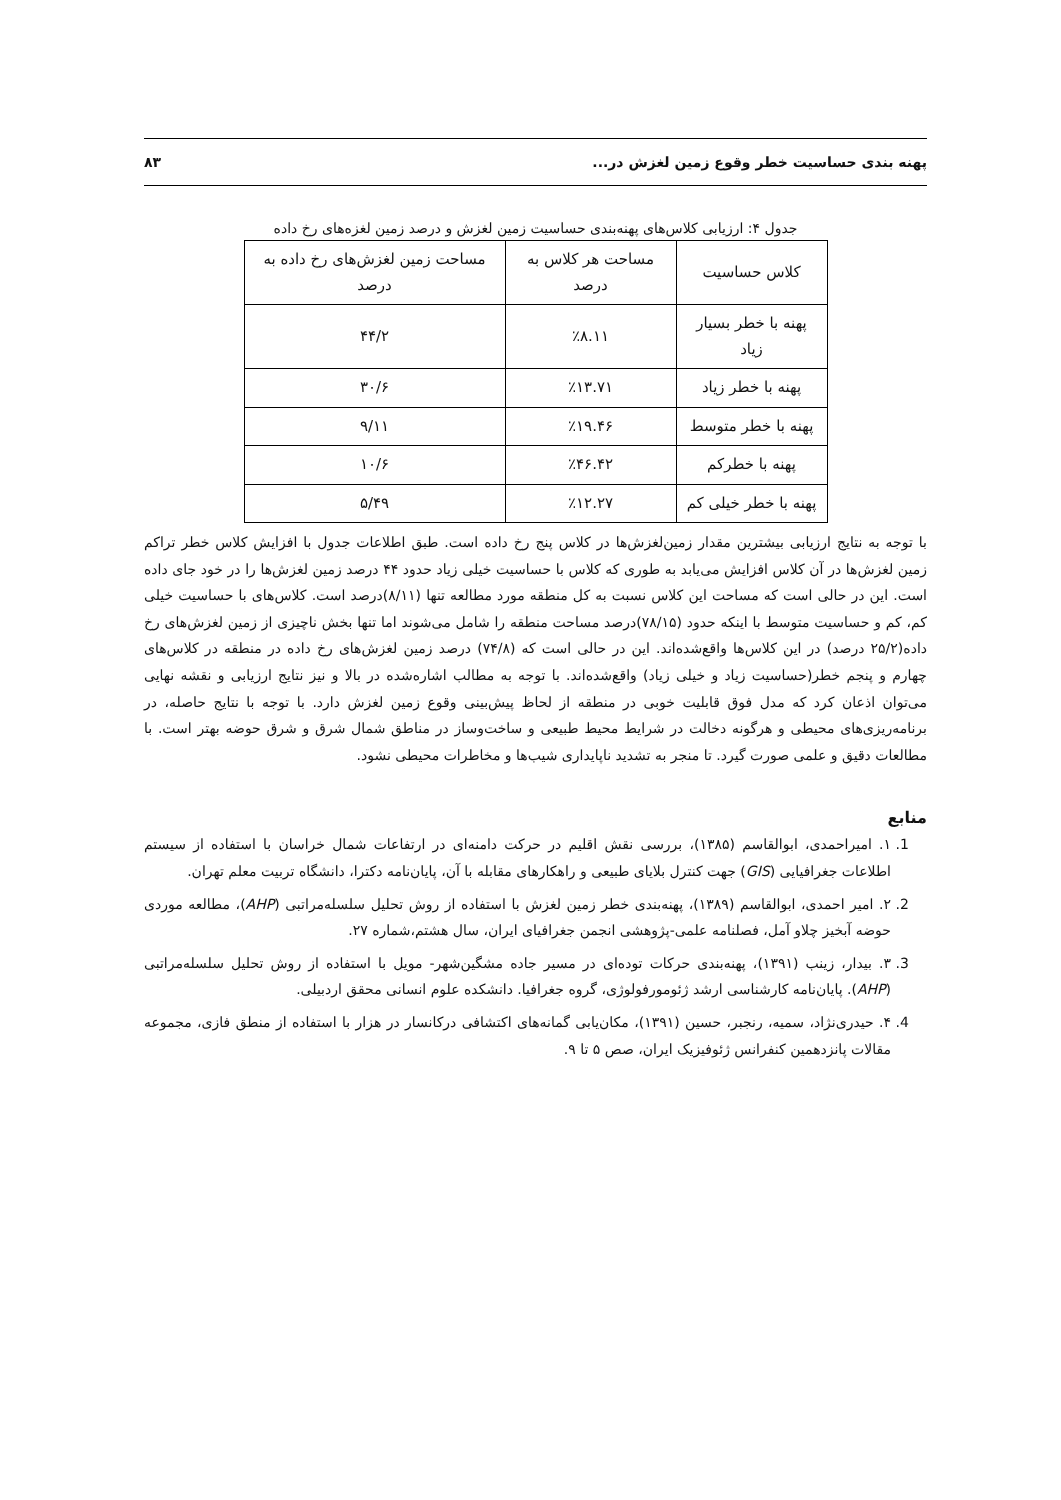پهنه بندی حساسیت خطر وقوع زمین لغزش در... ۸۳
جدول ۴: ارزیابی کلاس‌های پهنه‌بندی حساسیت زمین لغزش و درصد زمین لغزه‌های رخ داده
| کلاس حساسیت | مساحت هر کلاس به درصد | مساحت زمین لغزش‌های رخ داده به درصد |
| --- | --- | --- |
| پهنه با خطر بسیار زیاد | ٪۸.۱۱ | ۴۴/۲ |
| پهنه با خطر زیاد | ٪۱۳.۷۱ | ۳۰/۶ |
| پهنه با خطر متوسط | ٪۱۹.۴۶ | ۹/۱۱ |
| پهنه با خطرکم | ٪۴۶.۴۲ | ۱۰/۶ |
| پهنه با خطر خیلی کم | ٪۱۲.۲۷ | ۵/۴۹ |
با توجه به نتایج ارزیابی بیشترین مقدار زمین‌لغزش‌ها در کلاس پنج رخ داده است. طبق اطلاعات جدول با افزایش کلاس خطر تراکم زمین لغزش‌ها در آن کلاس افزایش می‌یابد به طوری که کلاس با حساسیت خیلی زیاد حدود ۴۴ درصد زمین لغزش‌ها را در خود جای داده است. این در حالی است که مساحت این کلاس نسبت به کل منطقه مورد مطالعه تنها (۸/۱۱)درصد است. کلاس‌های با حساسیت خیلی کم، کم و حساسیت متوسط با اینکه حدود (۷۸/۱۵)درصد مساحت منطقه را شامل می‌شوند اما تنها بخش ناچیزی از زمین لغزش‌های رخ داده(۲۵/۲ درصد) در این کلاس‌ها واقع‌شده‌اند. این در حالی است که (۷۴/۸) درصد زمین لغزش‌های رخ داده در منطقه در کلاس‌های چهارم و پنجم خطر(حساسیت زیاد و خیلی زیاد) واقع‌شده‌اند. با توجه به مطالب اشاره‌شده در بالا و نیز نتایج ارزیابی و نقشه نهایی می‌توان اذعان کرد که مدل فوق قابلیت خوبی در منطقه از لحاظ پیش‌بینی وقوع زمین لغزش دارد. با توجه با نتایج حاصله، در برنامه‌ریزی‌های محیطی و هرگونه دخالت در شرایط محیط طبیعی و ساخت‌وساز در مناطق شمال شرق و شرق حوضه بهتر است. با مطالعات دقیق و علمی صورت گیرد. تا منجر به تشدید ناپایداری شیب‌ها و مخاطرات محیطی نشود.
منابع
1. ۱. امیراحمدی، ابوالقاسم (۱۳۸۵)، بررسی نقش اقلیم در حرکت دامنه‌ای در ارتفاعات شمال خراسان با استفاده از سیستم اطلاعات جغرافیایی (GIS) جهت کنترل بلایای طبیعی و راهکارهای مقابله با آن، پایان‌نامه دکترا، دانشگاه تربیت معلم تهران.
2. ۲. امیر احمدی، ابوالقاسم (۱۳۸۹)، پهنه‌بندی خطر زمین لغزش با استفاده از روش تحلیل سلسله‌مراتبی (AHP)، مطالعه موردی حوضه آبخیز چلاو آمل، فصلنامه علمی-پژوهشی انجمن جغرافیای ایران، سال هشتم،شماره ۲۷.
3. ۳. بیدار، زینب (۱۳۹۱)، پهنه‌بندی حرکات توده‌ای در مسیر جاده مشگین‌شهر- مویل با استفاده از روش تحلیل سلسله‌مراتبی (AHP). پایان‌نامه کارشناسی ارشد ژئومورفولوژی، گروه جغرافیا. دانشکده علوم انسانی محقق اردبیلی.
4. ۴. حیدری‌نژاد، سمیه، رنجبر، حسین (۱۳۹۱)، مکان‌یابی گمانه‌های اکتشافی درکانسار در هزار با استفاده از منطق فازی، مجموعه مقالات پانزدهمین کنفرانس ژئوفیزیک ایران، صص ۵ تا ۹.